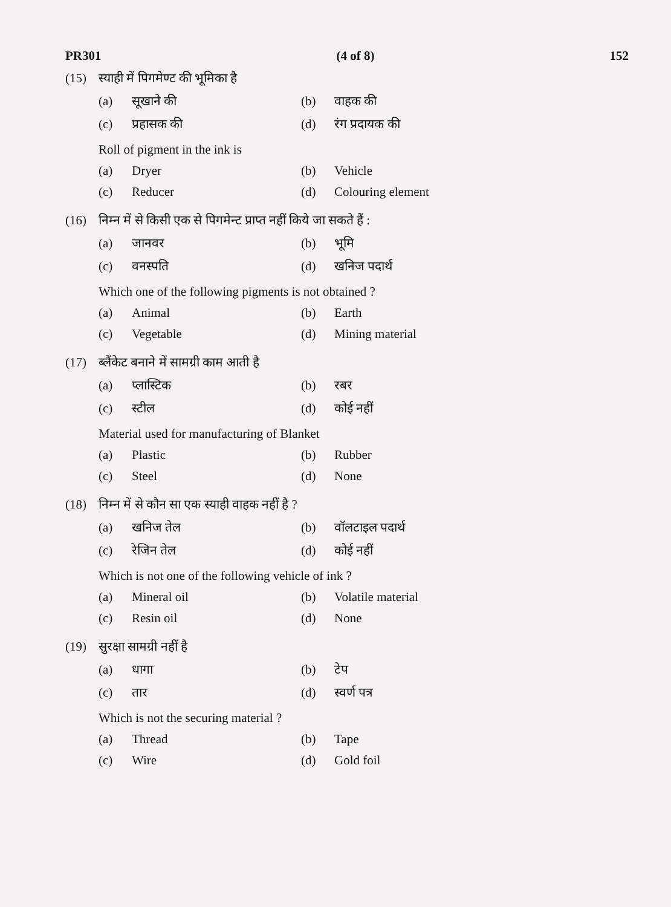PR301 (4 of 8) 152
(15) स्याही में पिगमेण्ट की भूमिका है
(a) सूखाने की (b) वाहक की
(c) प्रहासक की (d) रंग प्रदायक की
Roll of pigment in the ink is
(a) Dryer (b) Vehicle
(c) Reducer (d) Colouring element
(16) निम्न में से किसी एक से पिगमेन्ट प्राप्त नहीं किये जा सकते हैं :
(a) जानवर (b) भूमि
(c) वनस्पति (d) खनिज पदार्थ
Which one of the following pigments is not obtained ?
(a) Animal (b) Earth
(c) Vegetable (d) Mining material
(17) ब्लैंकेट बनाने में सामग्री काम आती है
(a) प्लास्टिक (b) रबर
(c) स्टील (d) कोई नहीं
Material used for manufacturing of Blanket
(a) Plastic (b) Rubber
(c) Steel (d) None
(18) निम्न में से कौन सा एक स्याही वाहक नहीं है ?
(a) खनिज तेल (b) वॉलटाइल पदार्थ
(c) रेजिन तेल (d) कोई नहीं
Which is not one of the following vehicle of ink ?
(a) Mineral oil (b) Volatile material
(c) Resin oil (d) None
(19) सुरक्षा सामग्री नहीं है
(a) धागा (b) टेप
(c) तार (d) स्वर्ण पत्र
Which is not the securing material ?
(a) Thread (b) Tape
(c) Wire (d) Gold foil